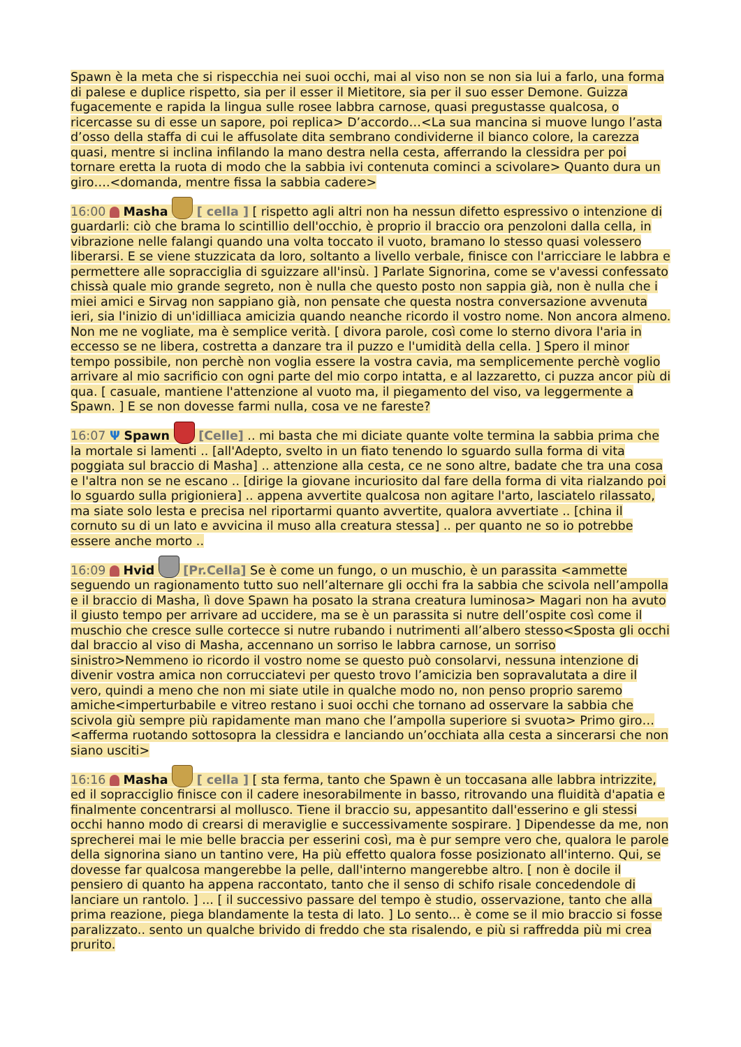Spawn è la meta che si rispecchia nei suoi occhi, mai al viso non se non sia lui a farlo, una forma di palese e duplice rispetto, sia per il esser il Mietitore, sia per il suo esser Demone. Guizza fugacemente e rapida la lingua sulle rosee labbra carnose, quasi pregustasse qualcosa, o ricercasse su di esse un sapore, poi replica> D’accordo…<La sua mancina si muove lungo l’asta d’osso della staffa di cui le affusolate dita sembrano condividerne il bianco colore, la carezza quasi, mentre si inclina infilando la mano destra nella cesta, afferrando la clessidra per poi tornare eretta la ruota di modo che la sabbia ivi contenuta cominci a scivolare> Quanto dura un giro….<domanda, mentre fissa la sabbia cadere>
16:00 Masha [ cella ] [ rispetto agli altri non ha nessun difetto espressivo o intenzione di guardarli: ciò che brama lo scintillio dell'occhio, è proprio il braccio ora penzoloni dalla cella, in vibrazione nelle falangi quando una volta toccato il vuoto, bramano lo stesso quasi volessero liberarsi. E se viene stuzzicata da loro, soltanto a livello verbale, finisce con l'arricciare le labbra e permettere alle sopracciglia di sguizzare all'insù. ] Parlate Signorina, come se v'avessi confessato chissà quale mio grande segreto, non è nulla che questo posto non sappia già, non è nulla che i miei amici e Sirvag non sappiano già, non pensate che questa nostra conversazione avvenuta ieri, sia l'inizio di un'idilliaca amicizia quando neanche ricordo il vostro nome. Non ancora almeno. Non me ne vogliate, ma è semplice verità. [ divora parole, così come lo sterno divora l'aria in eccesso se ne libera, costretta a danzare tra il puzzo e l'umidità della cella. ] Spero il minor tempo possibile, non perchè non voglia essere la vostra cavia, ma semplicemente perchè voglio arrivare al mio sacrificio con ogni parte del mio corpo intatta, e al lazzaretto, ci puzza ancor più di qua. [ casuale, mantiene l'attenzione al vuoto ma, il piegamento del viso, va leggermente a Spawn. ] E se non dovesse farmi nulla, cosa ve ne fareste?
16:07 Ψ Spawn [Celle] .. mi basta che mi diciate quante volte termina la sabbia prima che la mortale si lamenti .. [all'Adepto, svelto in un fiato tenendo lo sguardo sulla forma di vita poggiata sul braccio di Masha] .. attenzione alla cesta, ce ne sono altre, badate che tra una cosa e l'altra non se ne escano .. [dirige la giovane incuriosito dal fare della forma di vita rialzando poi lo sguardo sulla prigioniera] .. appena avvertite qualcosa non agitare l'arto, lasciatelo rilassato, ma siate solo lesta e precisa nel riportarmi quanto avvertite, qualora avvertiate .. [china il cornuto su di un lato e avvicina il muso alla creatura stessa] .. per quanto ne so io potrebbe essere anche morto ..
16:09 Hvid [Pr.Cella] Se è come un fungo, o un muschio, è un parassita <ammette seguendo un ragionamento tutto suo nell’alternare gli occhi fra la sabbia che scivola nell’ampolla e il braccio di Masha, lì dove Spawn ha posato la strana creatura luminosa> Magari non ha avuto il giusto tempo per arrivare ad uccidere, ma se è un parassita si nutre dell’ospite così come il muschio che cresce sulle cortecce si nutre rubando i nutrimenti all’albero stesso<Sposta gli occhi dal braccio al viso di Masha, accennano un sorriso le labbra carnose, un sorriso sinistro>Nemmeno io ricordo il vostro nome se questo può consolarvi, nessuna intenzione di divenir vostra amica non corrucciatevi per questo trovo l’amicizia ben sopravalutata a dire il vero, quindi a meno che non mi siate utile in qualche modo no, non penso proprio saremo amiche<imperturbabile e vitreo restano i suoi occhi che tornano ad osservare la sabbia che scivola giù sempre più rapidamente man mano che l’ampolla superiore si svuota> Primo giro…<afferma ruotando sottosopra la clessidra e lanciando un’occhiata alla cesta a sincerarsi che non siano usciti>
16:16 Masha [ cella ] [ sta ferma, tanto che Spawn è un toccasana alle labbra intrizzite, ed il sopracciglio finisce con il cadere inesorabilmente in basso, ritrovando una fluidità d'apatia e finalmente concentrarsi al mollusco. Tiene il braccio su, appesantito dall'esserino e gli stessi occhi hanno modo di crearsi di meraviglie e successivamente sospirare. ] Dipendesse da me, non sprecherei mai le mie belle braccia per esserini così, ma è pur sempre vero che, qualora le parole della signorina siano un tantino vere, Ha più effetto qualora fosse posizionato all'interno. Qui, se dovesse far qualcosa mangerebbe la pelle, dall'interno mangerebbe altro. [ non è docile il pensiero di quanto ha appena raccontato, tanto che il senso di schifo risale concedendole di lanciare un rantolo. ] ... [ il successivo passare del tempo è studio, osservazione, tanto che alla prima reazione, piega blandamente la testa di lato. ] Lo sento... è come se il mio braccio si fosse paralizzato.. sento un qualche brivido di freddo che sta risalendo, e più si raffredda più mi crea prurito.